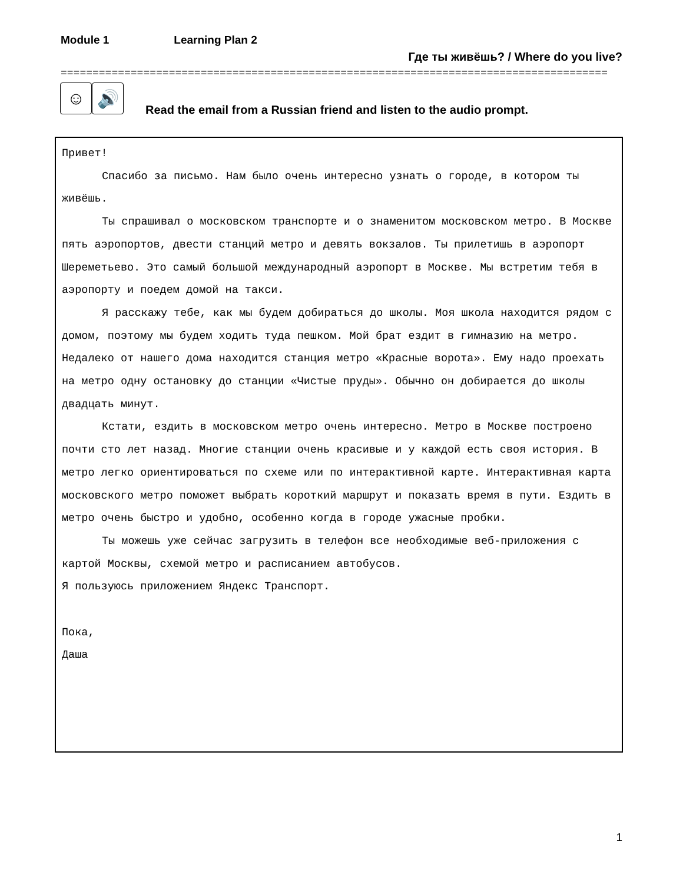Module 1 Learning Plan 2
Где ты живёшь? / Where do you live?
======================================================================================
☺ 🔊
Read the email from a Russian friend and listen to the audio prompt.
Привет!
Спасибо за письмо. Нам было очень интересно узнать о городе, в котором ты живёшь.
Ты спрашивал о московском транспорте и о знаменитом московском метро. В Москве пять аэропортов, двести станций метро и девять вокзалов. Ты прилетишь в аэропорт Шереметьево. Это самый большой международный аэропорт в Москве. Мы встретим тебя в аэропорту и поедем домой на такси.
Я расскажу тебе, как мы будем добираться до школы. Моя школа находится рядом с домом, поэтому мы будем ходить туда пешком. Мой брат ездит в гимназию на метро. Недалеко от нашего дома находится станция метро «Красные ворота». Ему надо проехать на метро одну остановку до станции «Чистые пруды». Обычно он добирается до школы двадцать минут.
Кстати, ездить в московском метро очень интересно. Метро в Москве построено почти сто лет назад. Многие станции очень красивые и у каждой есть своя история. В метро легко ориентироваться по схеме или по интерактивной карте. Интерактивная карта московского метро поможет выбрать короткий маршрут и показать время в пути. Ездить в метро очень быстро и удобно, особенно когда в городе ужасные пробки.
Ты можешь уже сейчас загрузить в телефон все необходимые веб-приложения с картой Москвы, схемой метро и расписанием автобусов.
Я пользуюсь приложением Яндекс Транспорт.
Пока,
Даша
1